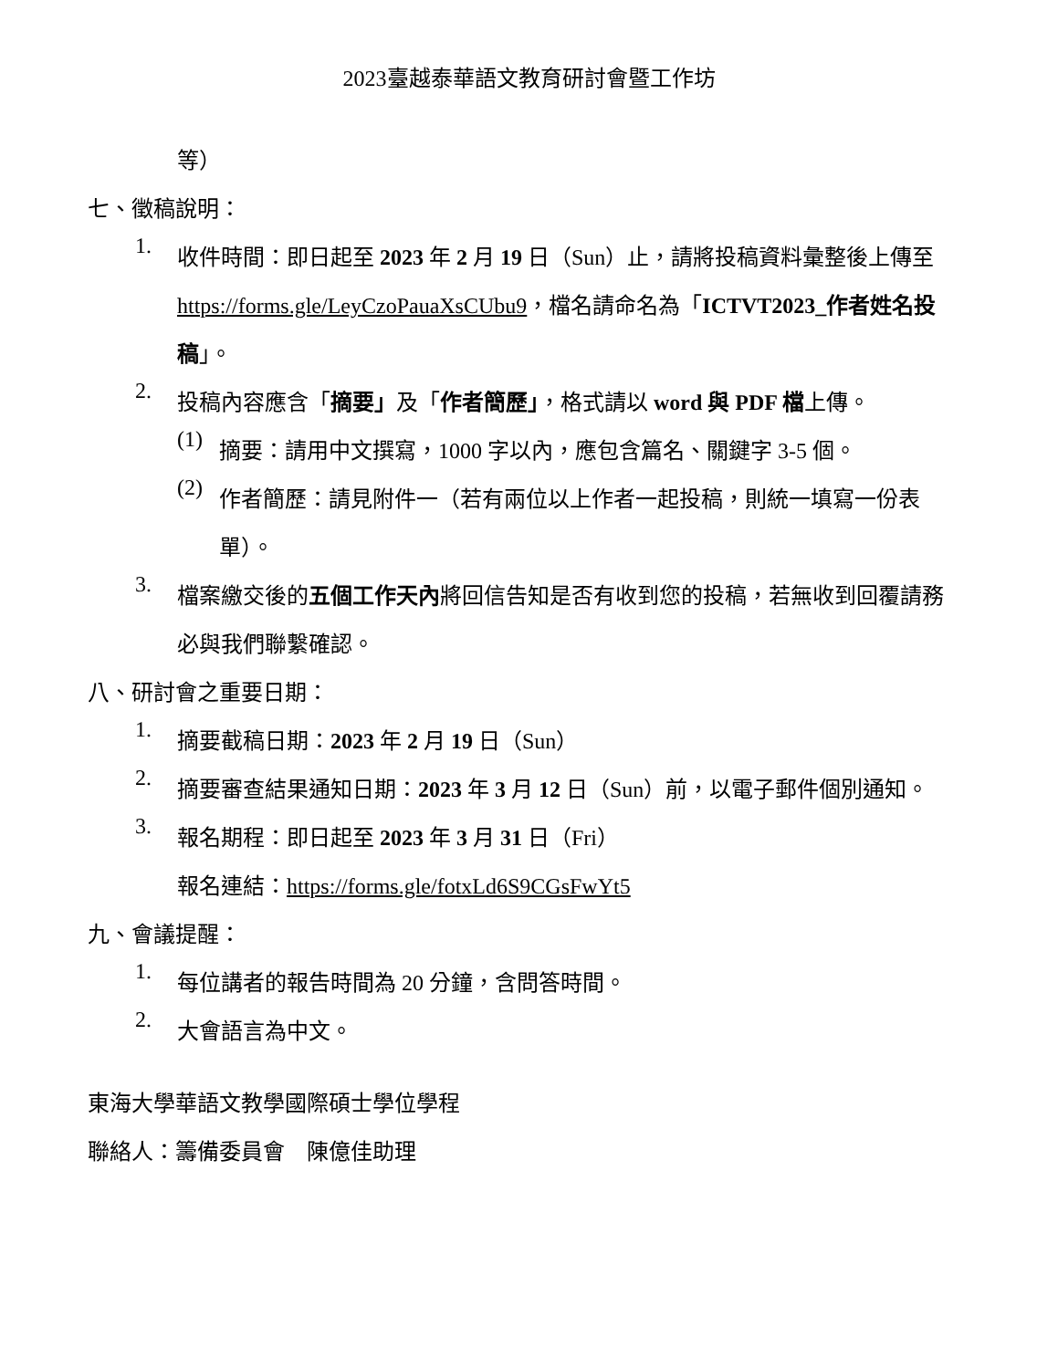2023臺越泰華語文教育研討會暨工作坊
等）
七、徵稿說明：
1.
收件時間：即日起至 2023 年 2 月 19 日（Sun）止，請將投稿資料彙整後上傳至 https://forms.gle/LeyCzoPauaXsCUbu9，檔名請命名為「ICTVT2023_作者姓名投稿」。
2.
投稿內容應含「摘要」及「作者簡歷」，格式請以 word 與 PDF 檔上傳。
(1)
摘要：請用中文撰寫，1000 字以內，應包含篇名、關鍵字 3-5 個。
(2)
作者簡歷：請見附件一（若有兩位以上作者一起投稿，則統一填寫一份表單）。
3.
檔案繳交後的五個工作天內將回信告知是否有收到您的投稿，若無收到回覆請務必與我們聯繫確認。
八、研討會之重要日期：
1.
摘要截稿日期：2023 年 2 月 19 日（Sun）
2.
摘要審查結果通知日期：2023 年 3 月 12 日（Sun）前，以電子郵件個別通知。
3.
報名期程：即日起至 2023 年 3 月 31 日（Fri）
報名連結：https://forms.gle/fotxLd6S9CGsFwYt5
九、會議提醒：
1.
每位講者的報告時間為 20 分鐘，含問答時間。
2.
大會語言為中文。
東海大學華語文教學國際碩士學位學程
聯絡人：籌備委員會　陳億佳助理